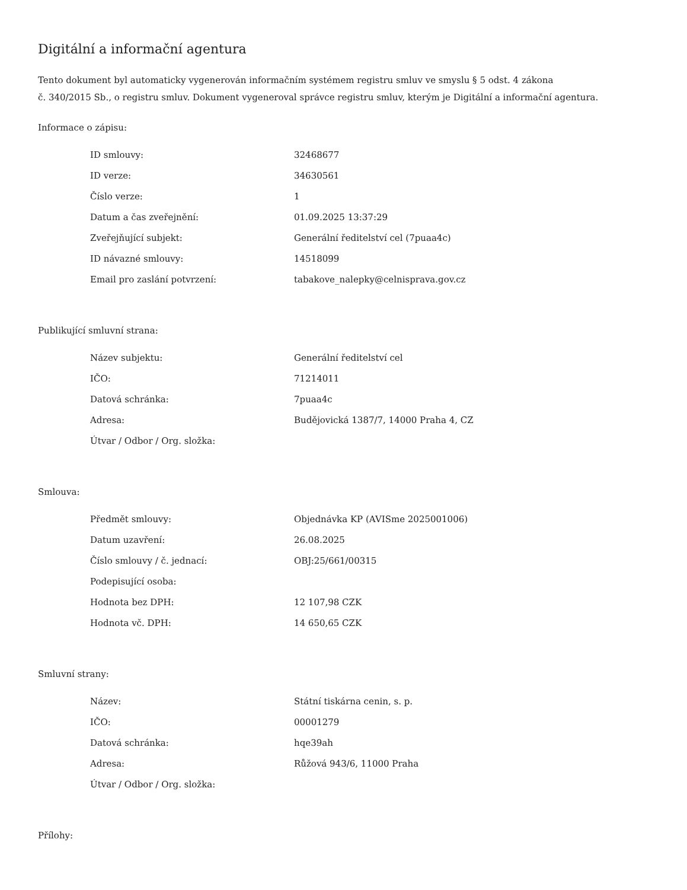Digitální a informační agentura
Tento dokument byl automaticky vygenerován informačním systémem registru smluv ve smyslu § 5 odst. 4 zákona
č. 340/2015 Sb., o registru smluv. Dokument vygeneroval správce registru smluv, kterým je Digitální a informační agentura.
Informace o zápisu:
| ID smlouvy: | 32468677 |
| ID verze: | 34630561 |
| Číslo verze: | 1 |
| Datum a čas zveřejnění: | 01.09.2025 13:37:29 |
| Zveřejňující subjekt: | Generální ředitelství cel (7puaa4c) |
| ID návazné smlouvy: | 14518099 |
| Email pro zaslání potvrzení: | tabakove_nalepky@celnisprava.gov.cz |
Publikující smluvní strana:
| Název subjektu: | Generální ředitelství cel |
| IČO: | 71214011 |
| Datová schránka: | 7puaa4c |
| Adresa: | Budějovická 1387/7, 14000 Praha 4, CZ |
| Útvar / Odbor / Org. složka: | |
Smlouva:
| Předmět smlouvy: | Objednávka KP (AVISme 2025001006) |
| Datum uzavření: | 26.08.2025 |
| Číslo smlouvy / č. jednací: | OBJ:25/661/00315 |
| Podepisující osoba: | |
| Hodnota bez DPH: | 12 107,98 CZK |
| Hodnota vč. DPH: | 14 650,65 CZK |
Smluvní strany:
| Název: | Státní tiskárna cenin, s. p. |
| IČO: | 00001279 |
| Datová schránka: | hqe39ah |
| Adresa: | Růžová 943/6, 11000 Praha |
| Útvar / Odbor / Org. složka: | |
Přílohy: